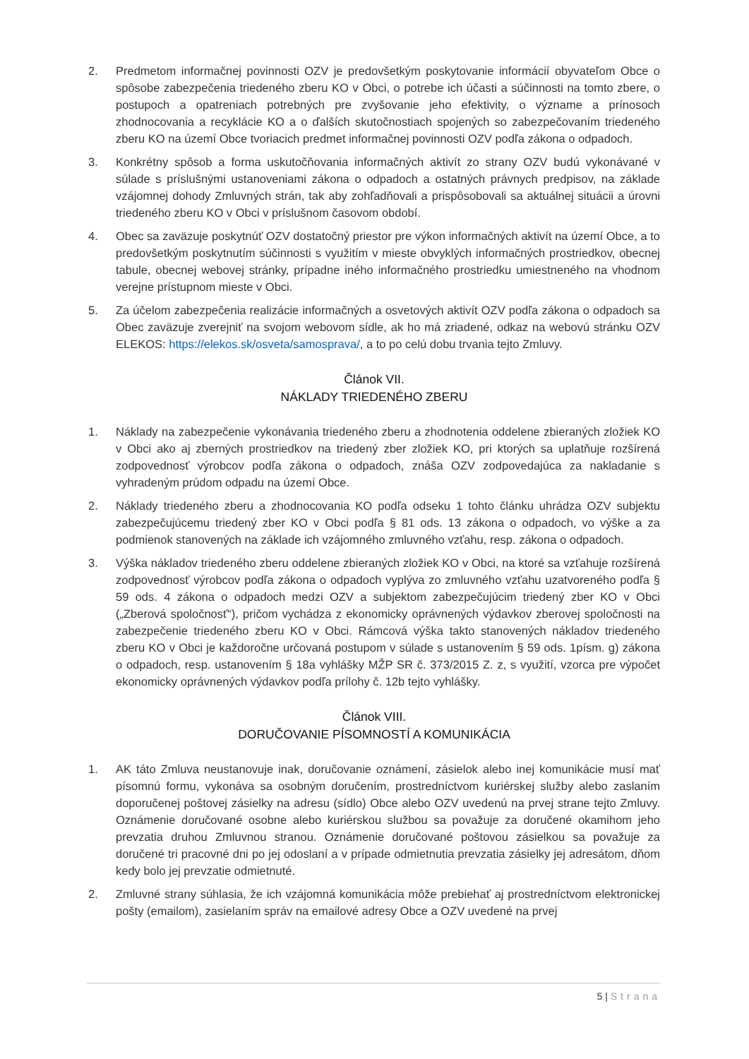2. Predmetom informačnej povinnosti OZV je predovšetkým poskytovanie informácií obyvateľom Obce o spôsobe zabezpečenia triedeného zberu KO v Obci, o potrebe ich účasti a súčinnosti na tomto zbere, o postupoch a opatreniach potrebných pre zvyšovanie jeho efektivity, o význame a prínosoch zhodnocovania a recyklácie KO a o ďalších skutočnostiach spojených so zabezpečovaním triedeného zberu KO na území Obce tvoriacich predmet informačnej povinnosti OZV podľa zákona o odpadoch.
3. Konkrétny spôsob a forma uskutočňovania informačných aktivít zo strany OZV budú vykonávané v súlade s príslušnými ustanoveniami zákona o odpadoch a ostatných právnych predpisov, na základe vzájomnej dohody Zmluvných strán, tak aby zohľadňovali a prispôsobovali sa aktuálnej situácii a úrovni triedeného zberu KO v Obci v príslušnom časovom období.
4. Obec sa zaväzuje poskytnúť OZV dostatočný priestor pre výkon informačných aktivít na území Obce, a to predovšetkým poskytnutím súčinnosti s využitím v mieste obvyklých informačných prostriedkov, obecnej tabule, obecnej webovej stránky, prípadne iného informačného prostriedku umiestneného na vhodnom verejne prístupnom mieste v Obci.
5. Za účelom zabezpečenia realizácie informačných a osvetových aktivít OZV podľa zákona o odpadoch sa Obec zaväzuje zverejniť na svojom webovom sídle, ak ho má zriadené, odkaz na webovú stránku OZV ELEKOS: https://elekos.sk/osveta/samosprava/, a to po celú dobu trvania tejto Zmluvy.
Článok VII.
NÁKLADY TRIEDENÉHO ZBERU
1. Náklady na zabezpečenie vykonávania triedeného zberu a zhodnotenia oddelene zbieraných zložiek KO v Obci ako aj zberných prostriedkov na triedený zber zložiek KO, pri ktorých sa uplatňuje rozšírená zodpovednosť výrobcov podľa zákona o odpadoch, znáša OZV zodpovedajúca za nakladanie s vyhradeným prúdom odpadu na území Obce.
2. Náklady triedeného zberu a zhodnocovania KO podľa odseku 1 tohto článku uhrádza OZV subjektu zabezpečujúcemu triedený zber KO v Obci podľa § 81 ods. 13 zákona o odpadoch, vo výške a za podmienok stanovených na základe ich vzájomného zmluvného vzťahu, resp. zákona o odpadoch.
3. Výška nákladov triedeného zberu oddelene zbieraných zložiek KO v Obci, na ktoré sa vzťahuje rozšírená zodpovednosť výrobcov podľa zákona o odpadoch vyplýva zo zmluvného vzťahu uzatvoreného podľa § 59 ods. 4 zákona o odpadoch medzi OZV a subjektom zabezpečujúcim triedený zber KO v Obci („Zberová spoločnosť“), pričom vychádza z ekonomicky oprávnených výdavkov zberovej spoločnosti na zabezpečenie triedeného zberu KO v Obci. Rámcová výška takto stanovených nákladov triedeného zberu KO v Obci je každoročne určovaná postupom v súlade s ustanovením § 59 ods. 1písm. g) zákona o odpadoch, resp. ustanovením § 18a vyhlášky MŽP SR č. 373/2015 Z. z, s využití, vzorca pre výpočet ekonomicky oprávnených výdavkov podľa prílohy č. 12b tejto vyhlášky.
Článok VIII.
DORUČOVANIE PÍSOMNOSTÍ A KOMUNIKÁCIA
1. AK táto Zmluva neustanovuje inak, doručovanie oznámení, zásielok alebo inej komunikácie musí mať písomnú formu, vykonáva sa osobným doručením, prostredníctvom kuriérskej služby alebo zaslaním doporučenej poštovej zásielky na adresu (sídlo) Obce alebo OZV uvedenú na prvej strane tejto Zmluvy. Oznámenie doručované osobne alebo kuriérskou službou sa považuje za doručené okamihom jeho prevzatia druhou Zmluvnou stranou. Oznámenie doručované poštovou zásielkou sa považuje za doručené tri pracovné dni po jej odoslaní a v prípade odmietnutia prevzatia zásielky jej adresátom, dňom kedy bolo jej prevzatie odmietnuté.
2. Zmluvné strany súhlasia, že ich vzájomná komunikácia môže prebiehať aj prostredníctvom elektronickej pošty (emailom), zasielaním správ na emailové adresy Obce a OZV uvedené na prvej
5 | Strana